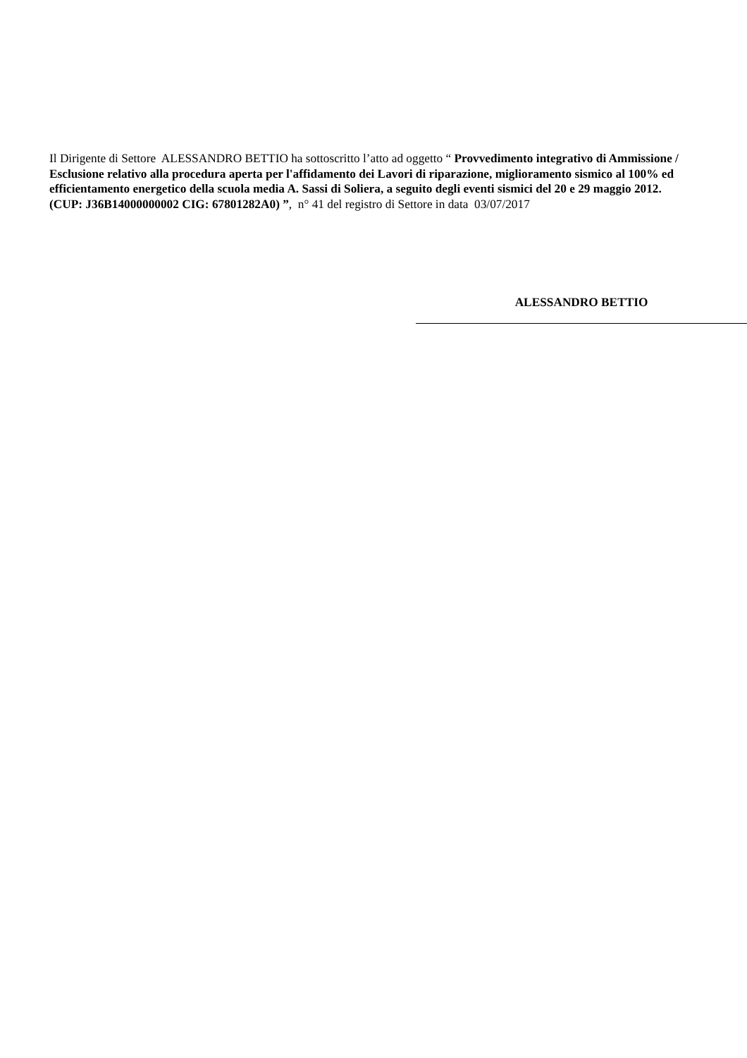Il Dirigente di Settore ALESSANDRO BETTIO ha sottoscritto l’atto ad oggetto “ Provvedimento integrativo di Ammissione / Esclusione relativo alla procedura aperta per l'affidamento dei Lavori di riparazione, miglioramento sismico al 100% ed efficientamento energetico della scuola media A. Sassi di Soliera, a seguito degli eventi sismici del 20 e 29 maggio 2012. (CUP: J36B14000000002 CIG: 67801282A0) ”, n° 41 del registro di Settore in data 03/07/2017
ALESSANDRO BETTIO